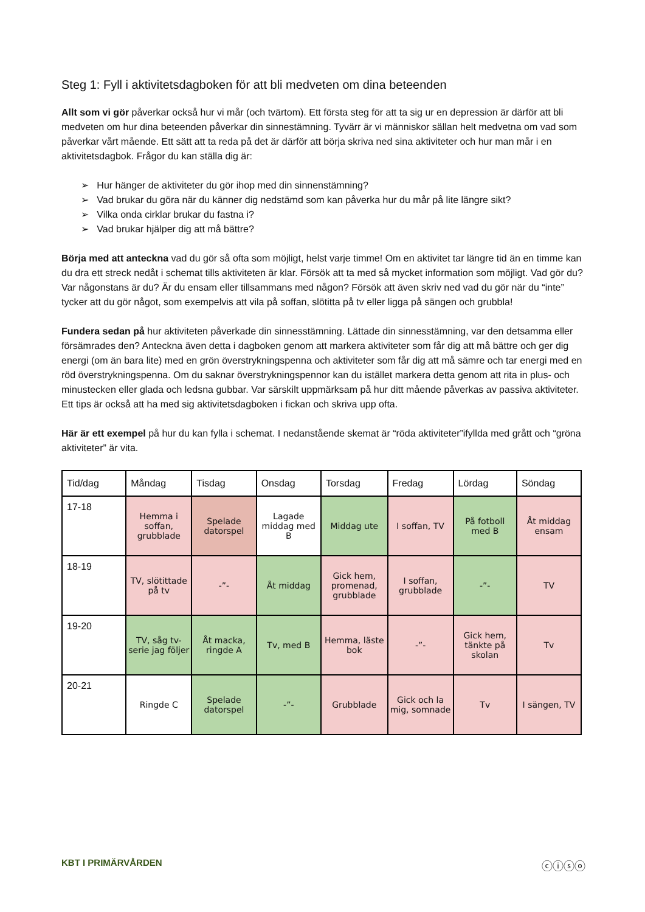Steg 1: Fyll i aktivitetsdagboken för att bli medveten om dina beteenden
Allt som vi gör påverkar också hur vi mår (och tvärtom). Ett första steg för att ta sig ur en depression är därför att bli medveten om hur dina beteenden påverkar din sinnestämning. Tyvärr är vi människor sällan helt medvetna om vad som påverkar vårt mående. Ett sätt att ta reda på det är därför att börja skriva ned sina aktiviteter och hur man mår i en aktivitetsdagbok. Frågor du kan ställa dig är:
➢ Hur hänger de aktiviteter du gör ihop med din sinnenstämning?
➢ Vad brukar du göra när du känner dig nedstämd som kan påverka hur du mår på lite längre sikt?
➢ Vilka onda cirklar brukar du fastna i?
➢ Vad brukar hjälper dig att må bättre?
Börja med att anteckna vad du gör så ofta som möjligt, helst varje timme! Om en aktivitet tar längre tid än en timme kan du dra ett streck nedåt i schemat tills aktiviteten är klar. Försök att ta med så mycket information som möjligt. Vad gör du? Var någonstans är du? Är du ensam eller tillsammans med någon? Försök att även skriv ned vad du gör när du “inte” tycker att du gör något, som exempelvis att vila på soffan, slötitta på tv eller ligga på sängen och grubbla!
Fundera sedan på hur aktiviteten påverkade din sinnesstämning. Lättade din sinnesstämning, var den detsamma eller försämrades den? Anteckna även detta i dagboken genom att markera aktiviteter som får dig att må bättre och ger dig energi (om än bara lite) med en grön överstrykningspenna och aktiviteter som får dig att må sämre och tar energi med en röd överstrykningspenna. Om du saknar överstrykningspennor kan du istället markera detta genom att rita in plus- och minustecken eller glada och ledsna gubbar. Var särskilt uppmärksam på hur ditt mående påverkas av passiva aktiviteter. Ett tips är också att ha med sig aktivitetsdagboken i fickan och skriva upp ofta.
Här är ett exempel på hur du kan fylla i schemat. I nedanstående skemat är “röda aktiviteter”ifyllda med grått och “gröna aktiviteter” är vita.
| Tid/dag | Måndag | Tisdag | Onsdag | Torsdag | Fredag | Lördag | Söndag |
| --- | --- | --- | --- | --- | --- | --- | --- |
| 17-18 | Hemma i soffan, grubblade | Spelade datorspel | Lagade middag med B | Middag ute | I soffan, TV | På fotboll med B | Åt middag ensam |
| 18-19 | TV, slötittade på tv | -”- | Åt middag | Gick hem, promenad, grubblade | I soffan, grubblade | -”- | TV |
| 19-20 | TV, såg tv-serie jag följer | Åt macka, ringde A | Tv, med B | Hemma, läste bok | -”- | Gick hem, tänkte på skolan | Tv |
| 20-21 | Ringde C | Spelade datorspel | -”- | Grubblade | Gick och la mig, somnade | Tv | I sängen, TV |
KBT I PRIMÄRVÅRDEN ⓒⓘⓢⓞ